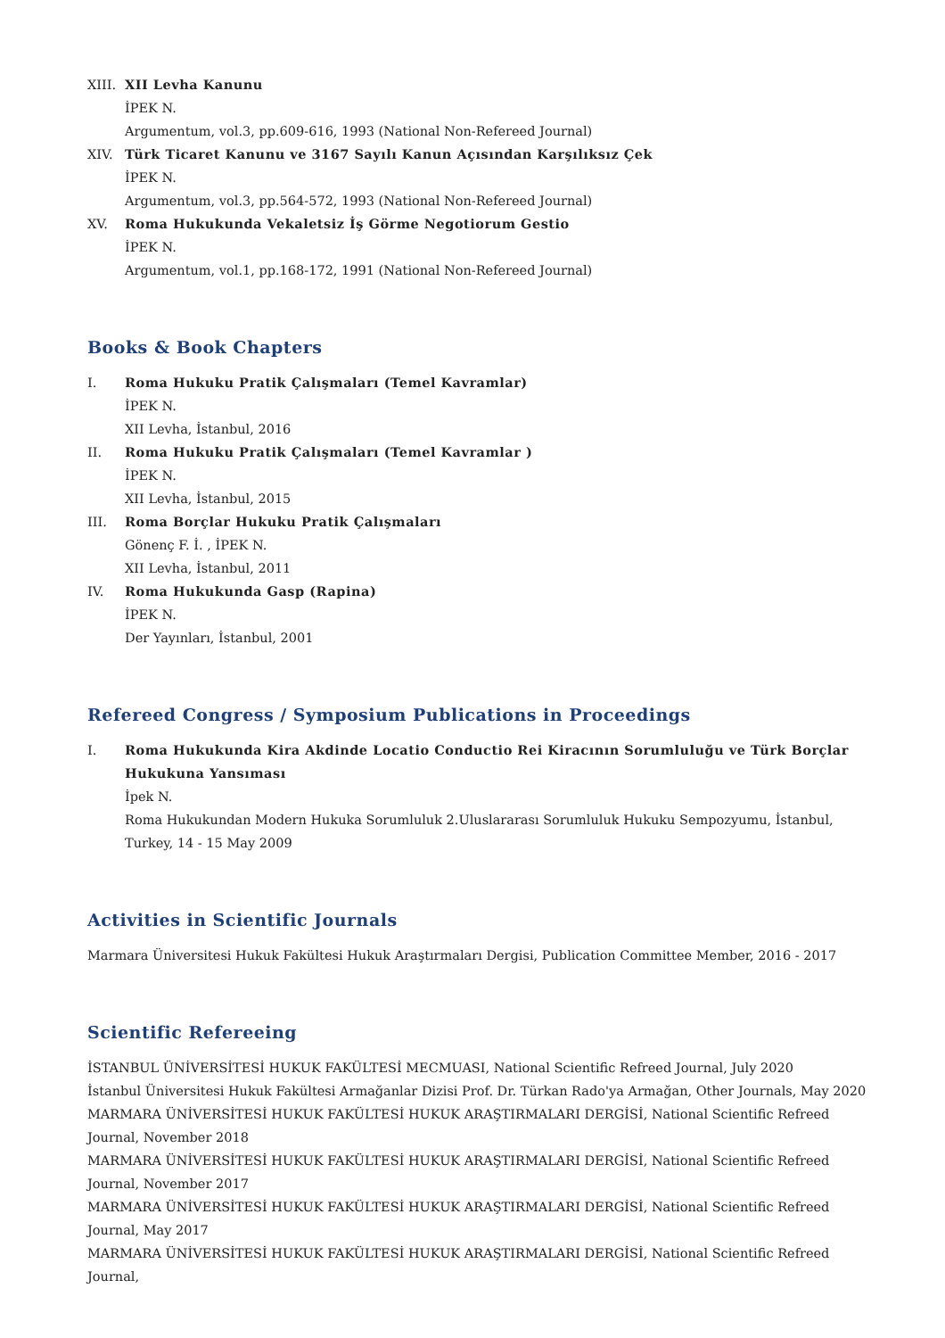XIII.
XII Levha Kanunu
İPEK N.
Argumentum, vol.3, pp.609-616, 1993 (National Non-Refereed Journal)
XIV. Türk Ticaret Kanunu ve 3167 Sayılı Kanun Açısından Karşılıksız Çek
İPEK N.
Argumentum, vol.3, pp.564-572, 1993 (National Non-Refereed Journal)
XV. Roma Hukukunda Vekaletsiz İş Görme Negotiorum Gestio
İPEK N.
Argumentum, vol.1, pp.168-172, 1991 (National Non-Refereed Journal)
Books & Book Chapters
I. Roma Hukuku Pratik Çalışmaları (Temel Kavramlar)
İPEK N.
XII Levha, İstanbul, 2016
II. Roma Hukuku Pratik Çalışmaları (Temel Kavramlar )
İPEK N.
XII Levha, İstanbul, 2015
III. Roma Borçlar Hukuku Pratik Çalışmaları
Gönenç F. İ. , İPEK N.
XII Levha, İstanbul, 2011
IV. Roma Hukukunda Gasp (Rapina)
İPEK N.
Der Yayınları, İstanbul, 2001
Refereed Congress / Symposium Publications in Proceedings
I. Roma Hukukunda Kira Akdinde Locatio Conductio Rei Kiracının Sorumluluğu ve Türk Borçlar Hukukuna Yansıması
İpek N.
Roma Hukukundan Modern Hukuka Sorumluluk 2.Uluslararası Sorumluluk Hukuku Sempozyumu, İstanbul, Turkey, 14 - 15 May 2009
Activities in Scientific Journals
Marmara Üniversitesi Hukuk Fakültesi Hukuk Araştırmaları Dergisi, Publication Committee Member, 2016 - 2017
Scientific Refereeing
İSTANBUL ÜNİVERSİTESİ HUKUK FAKÜLTESİ MECMUASI, National Scientific Refreed Journal, July 2020
İstanbul Üniversitesi Hukuk Fakültesi Armağanlar Dizisi Prof. Dr. Türkan Rado'ya Armağan, Other Journals, May 2020
MARMARA ÜNİVERSİTESİ HUKUK FAKÜLTESİ HUKUK ARAŞTIRMALARI DERGİSİ, National Scientific Refreed Journal, November 2018
MARMARA ÜNİVERSİTESİ HUKUK FAKÜLTESİ HUKUK ARAŞTIRMALARI DERGİSİ, National Scientific Refreed Journal, November 2017
MARMARA ÜNİVERSİTESİ HUKUK FAKÜLTESİ HUKUK ARAŞTIRMALARI DERGİSİ, National Scientific Refreed Journal, May 2017
MARMARA ÜNİVERSİTESİ HUKUK FAKÜLTESİ HUKUK ARAŞTIRMALARI DERGİSİ, National Scientific Refreed Journal,